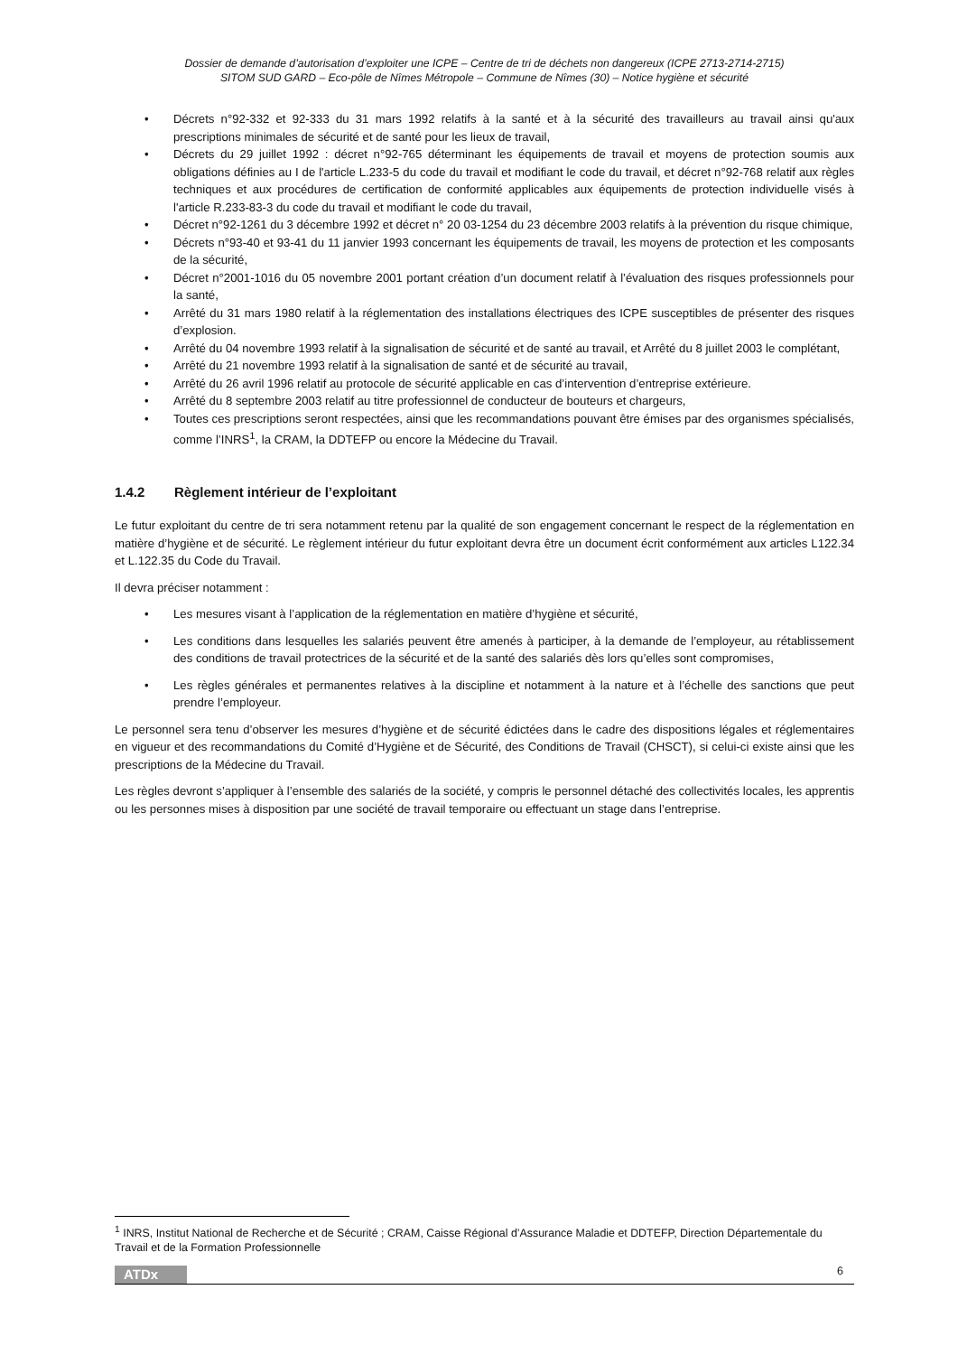Dossier de demande d’autorisation d’exploiter une ICPE – Centre de tri de déchets non dangereux (ICPE 2713-2714-2715)
SITOM SUD GARD – Eco-pôle de Nîmes Métropole – Commune de Nîmes (30) – Notice hygiène et sécurité
Décrets n°92-332 et 92-333 du 31 mars 1992 relatifs à la santé et à la sécurité des travailleurs au travail ainsi qu'aux prescriptions minimales de sécurité et de santé pour les lieux de travail,
Décrets du 29 juillet 1992 : décret n°92-765 déterminant les équipements de travail et moyens de protection soumis aux obligations définies au I de l'article L.233-5 du code du travail et modifiant le code du travail, et décret n°92-768 relatif aux règles techniques et aux procédures de certification de conformité applicables aux équipements de protection individuelle visés à l'article R.233-83-3 du code du travail et modifiant le code du travail,
Décret n°92-1261 du 3 décembre 1992 et décret n° 20 03-1254 du 23 décembre 2003 relatifs à la prévention du risque chimique,
Décrets n°93-40 et 93-41 du 11 janvier 1993 concernant les équipements de travail, les moyens de protection et les composants de la sécurité,
Décret n°2001-1016 du 05 novembre 2001 portant création d’un document relatif à l’évaluation des risques professionnels pour la santé,
Arrêté du 31 mars 1980 relatif à la réglementation des installations électriques des ICPE susceptibles de présenter des risques d’explosion.
Arrêté du 04 novembre 1993 relatif à la signalisation de sécurité et de santé au travail, et Arrêté du 8 juillet 2003 le complétant,
Arrêté du 21 novembre 1993 relatif à la signalisation de santé et de sécurité au travail,
Arrêté du 26 avril 1996 relatif au protocole de sécurité applicable en cas d’intervention d’entreprise extérieure.
Arrêté du 8 septembre 2003 relatif au titre professionnel de conducteur de bouteurs et chargeurs,
Toutes ces prescriptions seront respectées, ainsi que les recommandations pouvant être émises par des organismes spécialisés, comme l’INRS<sup>1</sup>, la CRAM, la DDTEFP ou encore la Médecine du Travail.
1.4.2 Règlement intérieur de l’exploitant
Le futur exploitant du centre de tri sera notamment retenu par la qualité de son engagement concernant le respect de la réglementation en matière d’hygiène et de sécurité. Le règlement intérieur du futur exploitant devra être un document écrit conformément aux articles L122.34 et L.122.35 du Code du Travail.
Il devra préciser notamment :
Les mesures visant à l’application de la réglementation en matière d’hygiène et sécurité,
Les conditions dans lesquelles les salariés peuvent être amenés à participer, à la demande de l’employeur, au rétablissement des conditions de travail protectrices de la sécurité et de la santé des salariés dès lors qu’elles sont compromises,
Les règles générales et permanentes relatives à la discipline et notamment à la nature et à l’échelle des sanctions que peut prendre l’employeur.
Le personnel sera tenu d’observer les mesures d’hygiène et de sécurité édictées dans le cadre des dispositions légales et réglementaires en vigueur et des recommandations du Comité d’Hygiène et de Sécurité, des Conditions de Travail (CHSCT), si celui-ci existe ainsi que les prescriptions de la Médecine du Travail.
Les règles devront s’appliquer à l’ensemble des salariés de la société, y compris le personnel détaché des collectivités locales, les apprentis ou les personnes mises à disposition par une société de travail temporaire ou effectuant un stage dans l’entreprise.
<sup>1</sup> INRS, Institut National de Recherche et de Sécurité ; CRAM, Caisse Régional d’Assurance Maladie et DDTEFP, Direction Départementale du Travail et de la Formation Professionnelle
ATDx 6